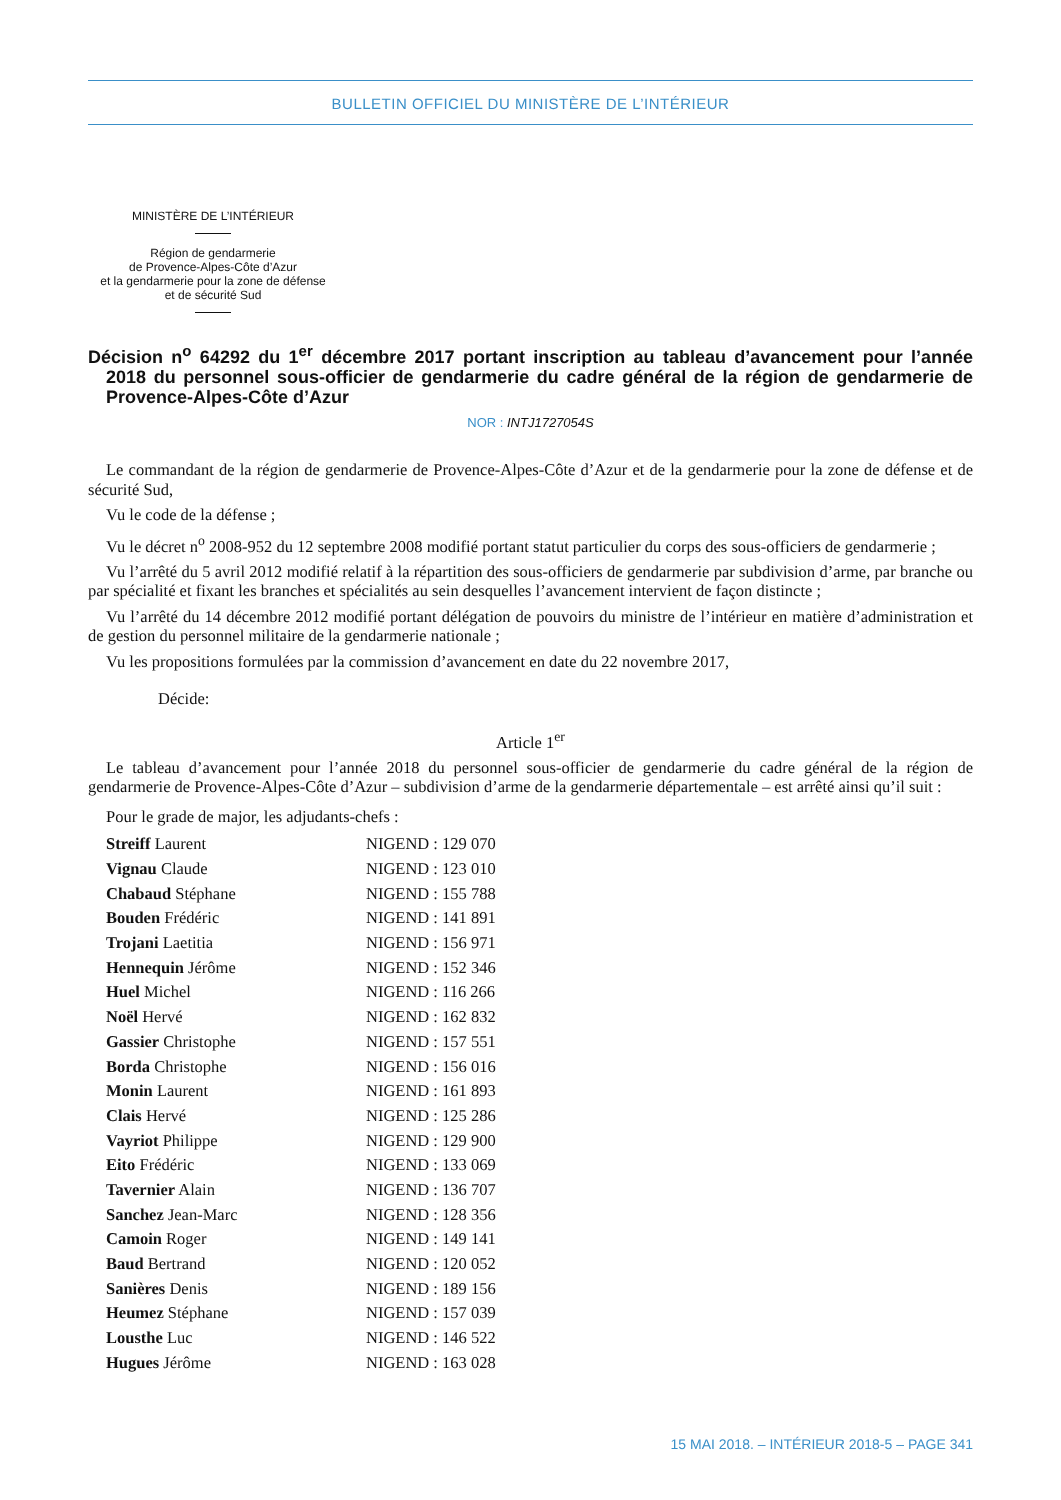BULLETIN OFFICIEL DU MINISTÈRE DE L’INTÉRIEUR
MINISTÈRE DE L’INTÉRIEUR
Région de gendarmerie
de Provence-Alpes-Côte d’Azur
et la gendarmerie pour la zone de défense
et de sécurité Sud
Décision n<sup>o</sup> 64292 du 1<sup>er</sup> décembre 2017 portant inscription au tableau d’avancement pour l’année 2018 du personnel sous-officier de gendarmerie du cadre général de la région de gendarmerie de Provence-Alpes-Côte d’Azur
NOR : INTJ1727054S
Le commandant de la région de gendarmerie de Provence-Alpes-Côte d’Azur et de la gendarmerie pour la zone de défense et de sécurité Sud,
Vu le code de la défense ;
Vu le décret n<sup>o</sup> 2008-952 du 12 septembre 2008 modifié portant statut particulier du corps des sous-officiers de gendarmerie ;
Vu l’arrêté du 5 avril 2012 modifié relatif à la répartition des sous-officiers de gendarmerie par subdivision d’arme, par branche ou par spécialité et fixant les branches et spécialités au sein desquelles l’avancement intervient de façon distincte ;
Vu l’arrêté du 14 décembre 2012 modifié portant délégation de pouvoirs du ministre de l’intérieur en matière d’administration et de gestion du personnel militaire de la gendarmerie nationale ;
Vu les propositions formulées par la commission d’avancement en date du 22 novembre 2017,
Décide:
Article 1<sup>er</sup>
Le tableau d’avancement pour l’année 2018 du personnel sous-officier de gendarmerie du cadre général de la région de gendarmerie de Provence-Alpes-Côte d’Azur – subdivision d’arme de la gendarmerie départementale – est arrêté ainsi qu’il suit :
Pour le grade de major, les adjudants-chefs :
| Streiff Laurent | NIGEND : 129 070 |
| Vignau Claude | NIGEND : 123 010 |
| Chabaud Stéphane | NIGEND : 155 788 |
| Bouden Frédéric | NIGEND : 141 891 |
| Trojani Laetitia | NIGEND : 156 971 |
| Hennequin Jérôme | NIGEND : 152 346 |
| Huel Michel | NIGEND : 116 266 |
| Noël Hervé | NIGEND : 162 832 |
| Gassier Christophe | NIGEND : 157 551 |
| Borda Christophe | NIGEND : 156 016 |
| Monin Laurent | NIGEND : 161 893 |
| Clais Hervé | NIGEND : 125 286 |
| Vayriot Philippe | NIGEND : 129 900 |
| Eito Frédéric | NIGEND : 133 069 |
| Tavernier Alain | NIGEND : 136 707 |
| Sanchez Jean-Marc | NIGEND : 128 356 |
| Camoin Roger | NIGEND : 149 141 |
| Baud Bertrand | NIGEND : 120 052 |
| Sanières Denis | NIGEND : 189 156 |
| Heumez Stéphane | NIGEND : 157 039 |
| Lousthe Luc | NIGEND : 146 522 |
| Hugues Jérôme | NIGEND : 163 028 |
15 MAI 2018. – INTÉRIEUR 2018-5 – PAGE 341